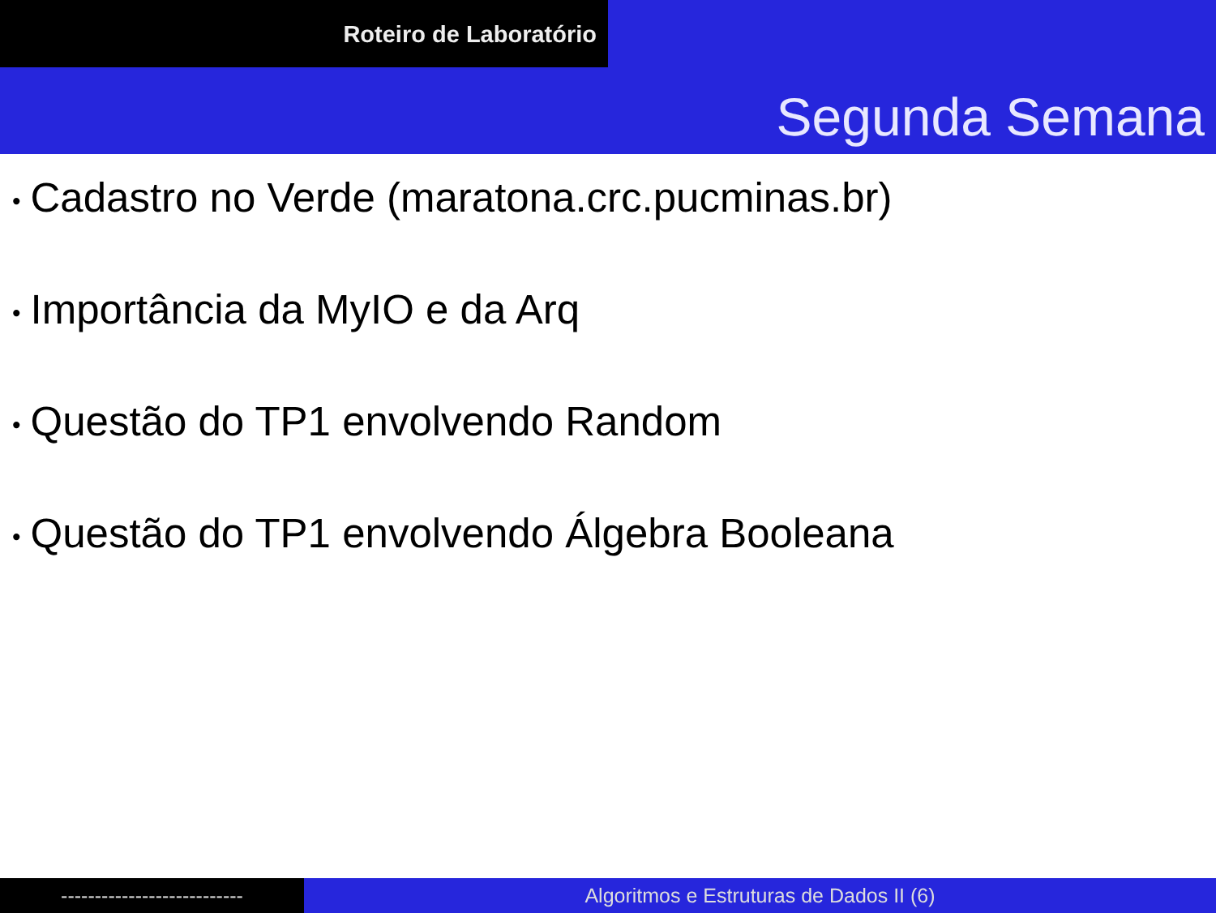Roteiro de Laboratório
Segunda Semana
• Cadastro no Verde (maratona.crc.pucminas.br)
• Importância da MyIO e da Arq
• Questão do TP1 envolvendo Random
• Questão do TP1 envolvendo Álgebra Booleana
---------------------------
Algoritmos e Estruturas de Dados II (6)